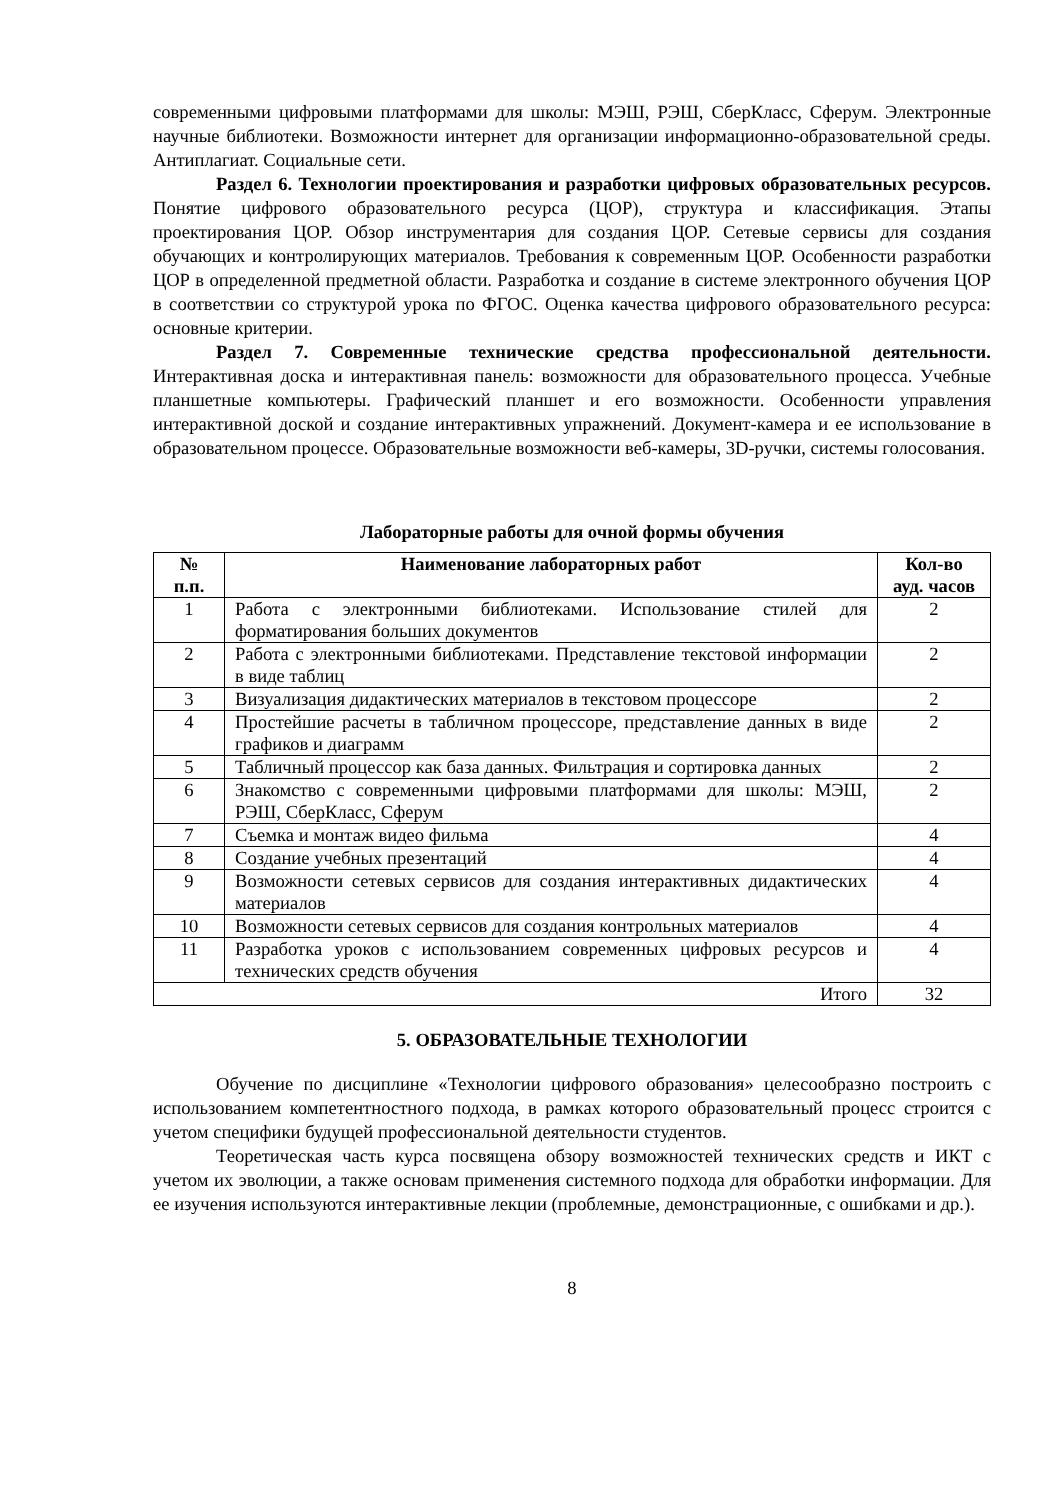современными цифровыми платформами для школы: МЭШ, РЭШ, СберКласс, Сферум. Электронные научные библиотеки. Возможности интернет для организации информационно-образовательной среды. Антиплагиат. Социальные сети.
Раздел 6. Технологии проектирования и разработки цифровых образовательных ресурсов. Понятие цифрового образовательного ресурса (ЦОР), структура и классификация. Этапы проектирования ЦОР. Обзор инструментария для создания ЦОР. Сетевые сервисы для создания обучающих и контролирующих материалов. Требования к современным ЦОР. Особенности разработки ЦОР в определенной предметной области. Разработка и создание в системе электронного обучения ЦОР в соответствии со структурой урока по ФГОС. Оценка качества цифрового образовательного ресурса: основные критерии.
Раздел 7. Современные технические средства профессиональной деятельности. Интерактивная доска и интерактивная панель: возможности для образовательного процесса. Учебные планшетные компьютеры. Графический планшет и его возможности. Особенности управления интерактивной доской и создание интерактивных упражнений. Документ-камера и ее использование в образовательном процессе. Образовательные возможности веб-камеры, 3D-ручки, системы голосования.
Лабораторные работы для очной формы обучения
| № п.п. | Наименование лабораторных работ | Кол-во ауд. часов |
| --- | --- | --- |
| 1 | Работа с электронными библиотеками. Использование стилей для форматирования больших документов | 2 |
| 2 | Работа с электронными библиотеками. Представление текстовой информации в виде таблиц | 2 |
| 3 | Визуализация дидактических материалов в текстовом процессоре | 2 |
| 4 | Простейшие расчеты в табличном процессоре, представление данных в виде графиков и диаграмм | 2 |
| 5 | Табличный процессор как база данных. Фильтрация и сортировка данных | 2 |
| 6 | Знакомство с современными цифровыми платформами для школы: МЭШ, РЭШ, СберКласс, Сферум | 2 |
| 7 | Съемка и монтаж видео фильма | 4 |
| 8 | Создание учебных презентаций | 4 |
| 9 | Возможности сетевых сервисов для создания интерактивных дидактических материалов | 4 |
| 10 | Возможности сетевых сервисов для создания контрольных материалов | 4 |
| 11 | Разработка уроков с использованием современных цифровых ресурсов и технических средств обучения | 4 |
| Итого | | 32 |
5. ОБРАЗОВАТЕЛЬНЫЕ ТЕХНОЛОГИИ
Обучение по дисциплине «Технологии цифрового образования» целесообразно построить с использованием компетентностного подхода, в рамках которого образовательный процесс строится с учетом специфики будущей профессиональной деятельности студентов.
Теоретическая часть курса посвящена обзору возможностей технических средств и ИКТ с учетом их эволюции, а также основам применения системного подхода для обработки информации. Для ее изучения используются интерактивные лекции (проблемные, демонстрационные, с ошибками и др.).
8